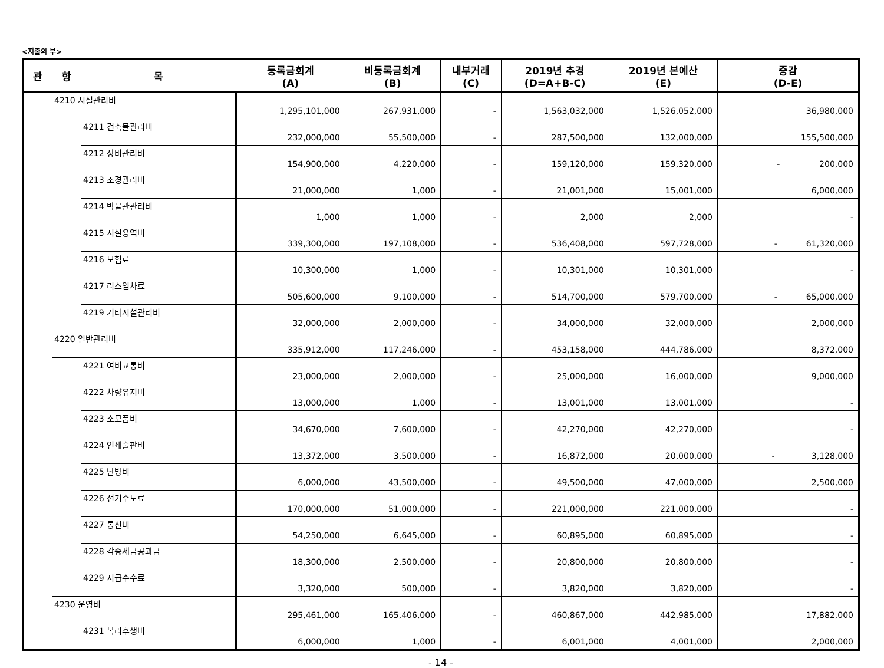<지출의 부>
| 관 | 항 | 목 | 등록금회계 (A) | 비등록금회계 (B) | 내부거래 (C) | 2019년 추경 (D=A+B-C) | 2019년 본예산 (E) | 증감 (D-E) |
| --- | --- | --- | --- | --- | --- | --- | --- | --- |
| | 4210 시설관리비 | | 1,295,101,000 | 267,931,000 | - | 1,563,032,000 | 1,526,052,000 | 36,980,000 |
| | | 4211 건축물관리비 | 232,000,000 | 55,500,000 | - | 287,500,000 | 132,000,000 | 155,500,000 |
| | | 4212 장비관리비 | 154,900,000 | 4,220,000 | - | 159,120,000 | 159,320,000 | - 200,000 |
| | | 4213 조경관리비 | 21,000,000 | 1,000 | - | 21,001,000 | 15,001,000 | 6,000,000 |
| | | 4214 박물관관리비 | 1,000 | 1,000 | - | 2,000 | 2,000 | - |
| | | 4215 시설용역비 | 339,300,000 | 197,108,000 | - | 536,408,000 | 597,728,000 | - 61,320,000 |
| | | 4216 보험료 | 10,300,000 | 1,000 | - | 10,301,000 | 10,301,000 | - |
| | | 4217 리스임차료 | 505,600,000 | 9,100,000 | - | 514,700,000 | 579,700,000 | - 65,000,000 |
| | | 4219 기타시설관리비 | 32,000,000 | 2,000,000 | - | 34,000,000 | 32,000,000 | 2,000,000 |
| | 4220 일반관리비 | | 335,912,000 | 117,246,000 | - | 453,158,000 | 444,786,000 | 8,372,000 |
| | | 4221 여비교통비 | 23,000,000 | 2,000,000 | - | 25,000,000 | 16,000,000 | 9,000,000 |
| | | 4222 차량유지비 | 13,000,000 | 1,000 | - | 13,001,000 | 13,001,000 | - |
| | | 4223 소모품비 | 34,670,000 | 7,600,000 | - | 42,270,000 | 42,270,000 | - |
| | | 4224 인쇄출판비 | 13,372,000 | 3,500,000 | - | 16,872,000 | 20,000,000 | - 3,128,000 |
| | | 4225 난방비 | 6,000,000 | 43,500,000 | - | 49,500,000 | 47,000,000 | 2,500,000 |
| | | 4226 전기수도료 | 170,000,000 | 51,000,000 | - | 221,000,000 | 221,000,000 | - |
| | | 4227 통신비 | 54,250,000 | 6,645,000 | - | 60,895,000 | 60,895,000 | - |
| | | 4228 각종세금공과금 | 18,300,000 | 2,500,000 | - | 20,800,000 | 20,800,000 | - |
| | | 4229 지급수수료 | 3,320,000 | 500,000 | - | 3,820,000 | 3,820,000 | - |
| | 4230 운영비 | | 295,461,000 | 165,406,000 | - | 460,867,000 | 442,985,000 | 17,882,000 |
| | | 4231 복리후생비 | 6,000,000 | 1,000 | - | 6,001,000 | 4,001,000 | 2,000,000 |
- 14 -